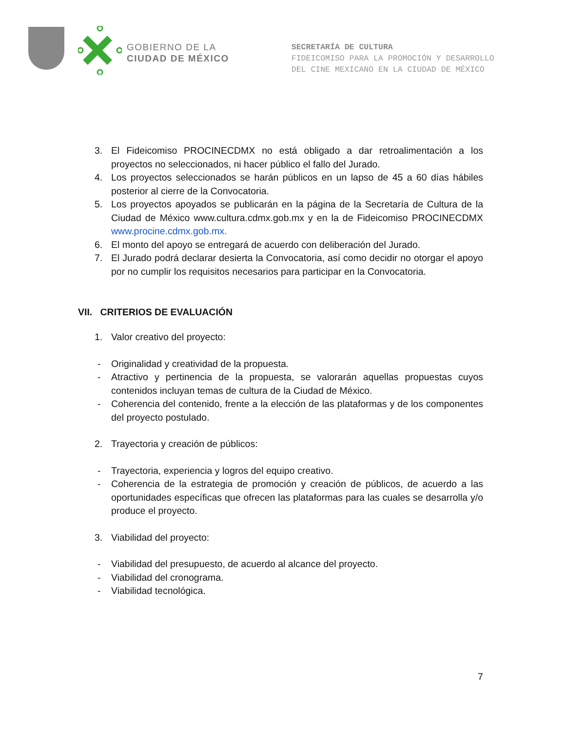GOBIERNO DE LA
CIUDAD DE MÉXICO
SECRETARÍA DE CULTURA
FIDEICOMISO PARA LA PROMOCIÓN Y DESARROLLO
DEL CINE MEXICANO EN LA CIUDAD DE MÉXICO
3. El Fideicomiso PROCINECDMX no está obligado a dar retroalimentación a los proyectos no seleccionados, ni hacer público el fallo del Jurado.
4. Los proyectos seleccionados se harán públicos en un lapso de 45 a 60 días hábiles posterior al cierre de la Convocatoria.
5. Los proyectos apoyados se publicarán en la página de la Secretaría de Cultura de la Ciudad de México www.cultura.cdmx.gob.mx y en la de Fideicomiso PROCINECDMX www.procine.cdmx.gob.mx.
6. El monto del apoyo se entregará de acuerdo con deliberación del Jurado.
7. El Jurado podrá declarar desierta la Convocatoria, así como decidir no otorgar el apoyo por no cumplir los requisitos necesarios para participar en la Convocatoria.
VII. CRITERIOS DE EVALUACIÓN
1. Valor creativo del proyecto:
- Originalidad y creatividad de la propuesta.
- Atractivo y pertinencia de la propuesta, se valorarán aquellas propuestas cuyos contenidos incluyan temas de cultura de la Ciudad de México.
- Coherencia del contenido, frente a la elección de las plataformas y de los componentes del proyecto postulado.
2. Trayectoria y creación de públicos:
- Trayectoria, experiencia y logros del equipo creativo.
- Coherencia de la estrategia de promoción y creación de públicos, de acuerdo a las oportunidades específicas que ofrecen las plataformas para las cuales se desarrolla y/o produce el proyecto.
3. Viabilidad del proyecto:
- Viabilidad del presupuesto, de acuerdo al alcance del proyecto.
- Viabilidad del cronograma.
- Viabilidad tecnológica.
7